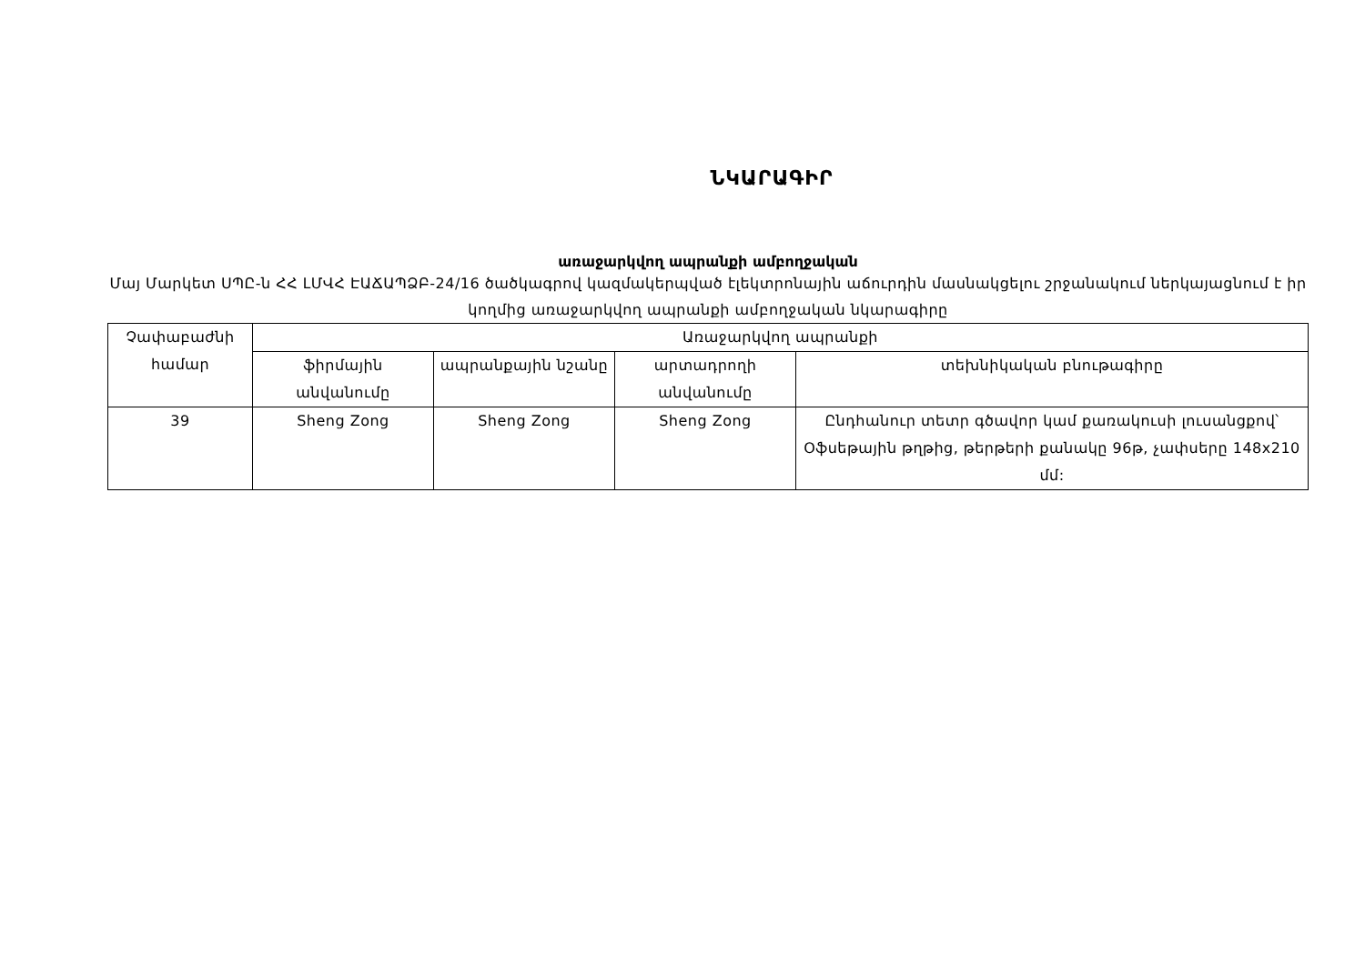ՆԿԱՐԱԳԻՐ
առաջարկվող ապրանքի ամբողջական
Մայ Մարկետ ՍՊԸ-ն ՀՀ ԼՄՎՀ ԷԱՃԱՊՁԲ-24/16 ծածկագրով կազմակերպված էլեկտրոնային աճուրդին մասնակցելու շրջանակում ներկայացնում է իր կողմից առաջարկվող ապրանքի ամբողջական նկարագիրը
| Չափաբաժնի համար | Առաջարկվող ապրանքի | | | |
| --- | --- | --- | --- | --- |
| | ֆիրմային անվանումը | ապրանքային նշանը | արտադրողի անվանումը | տեխնիկական բնութագիրը |
| 39 | Sheng Zong | Sheng Zong | Sheng Zong | Ընդհանուր տետր գծավոր կամ քառակուսի լուսանցքով՝ Օֆսեթային թղթից, թերթերի քանակը 96թ, չափսերը 148x210 մմ: |